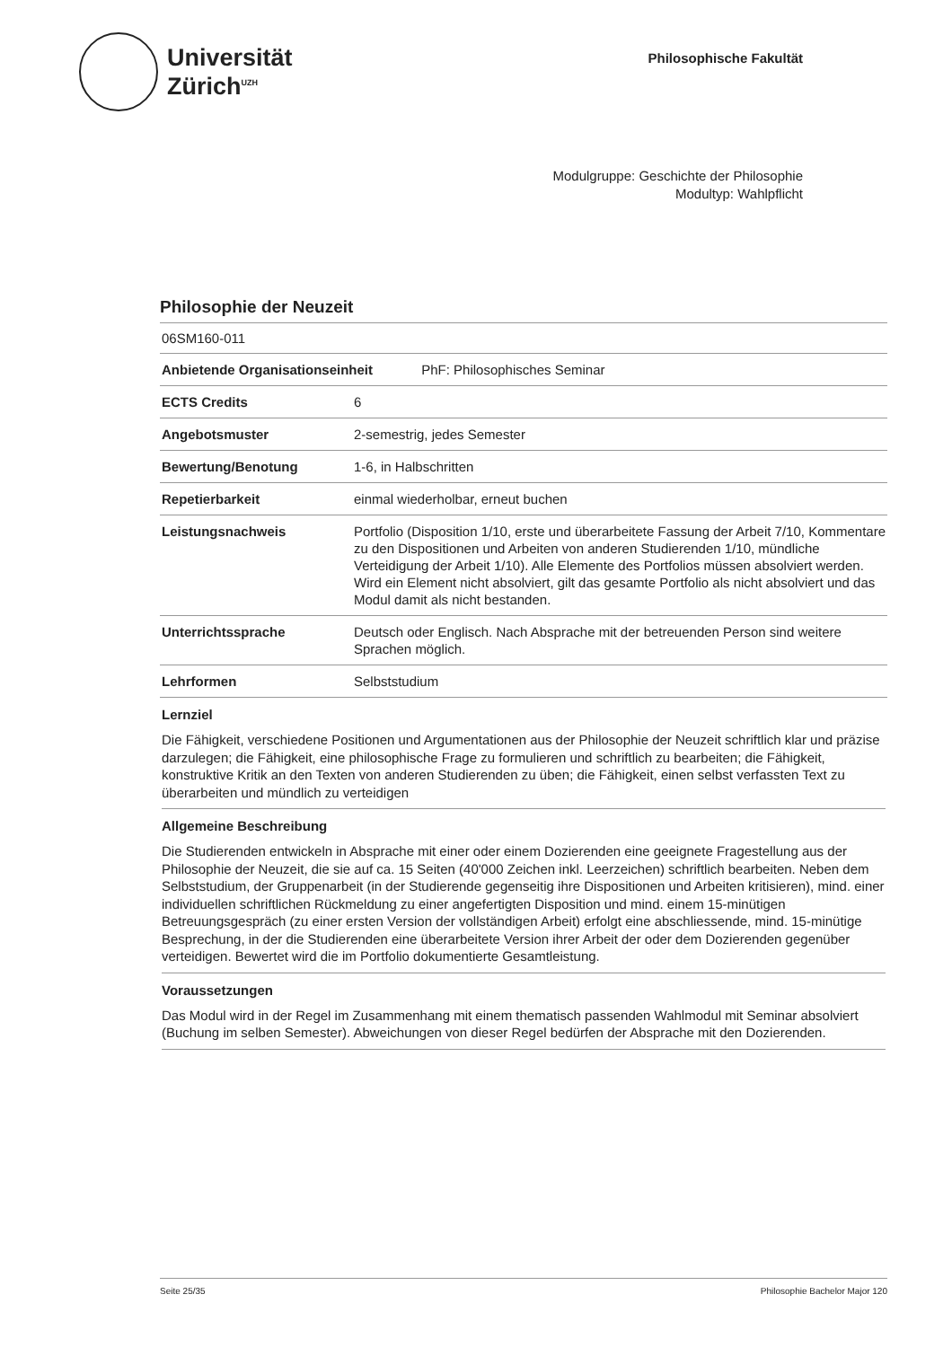Universität
Zürich<sup>UZH</sup>
Philosophische Fakultät
Modulgruppe: Geschichte der Philosophie
Modultyp: Wahlpflicht
Philosophie der Neuzeit
06SM160-011
| Anbietende Organisationseinheit PhF: Philosophisches Seminar | |
| ECTS Credits | 6 |
| Angebotsmuster | 2-semestrig, jedes Semester |
| Bewertung/Benotung | 1-6, in Halbschritten |
| Repetierbarkeit | einmal wiederholbar, erneut buchen |
| Leistungsnachweis | Portfolio (Disposition 1/10, erste und überarbeitete Fassung der Arbeit 7/10, Kommentare zu den Dispositionen und Arbeiten von anderen Studierenden 1/10, mündliche Verteidigung der Arbeit 1/10). Alle Elemente des Portfolios müssen absolviert werden. Wird ein Element nicht absolviert, gilt das gesamte Portfolio als nicht absolviert und das Modul damit als nicht bestanden. |
| Unterrichtssprache | Deutsch oder Englisch. Nach Absprache mit der betreuenden Person sind weitere Sprachen möglich. |
| Lehrformen | Selbststudium |
Lernziel
Die Fähigkeit, verschiedene Positionen und Argumentationen aus der Philosophie der Neuzeit schriftlich klar und präzise darzulegen; die Fähigkeit, eine philosophische Frage zu formulieren und schriftlich zu bearbeiten; die Fähigkeit, konstruktive Kritik an den Texten von anderen Studierenden zu üben; die Fähigkeit, einen selbst verfassten Text zu überarbeiten und mündlich zu verteidigen
Allgemeine Beschreibung
Die Studierenden entwickeln in Absprache mit einer oder einem Dozierenden eine geeignete Fragestellung aus der Philosophie der Neuzeit, die sie auf ca. 15 Seiten (40'000 Zeichen inkl. Leerzeichen) schriftlich bearbeiten. Neben dem Selbststudium, der Gruppenarbeit (in der Studierende gegenseitig ihre Dispositionen und Arbeiten kritisieren), mind. einer individuellen schriftlichen Rückmeldung zu einer angefertigten Disposition und mind. einem 15-minütigen Betreuungsgespräch (zu einer ersten Version der vollständigen Arbeit) erfolgt eine abschliessende, mind. 15-minütige Besprechung, in der die Studierenden eine überarbeitete Version ihrer Arbeit der oder dem Dozierenden gegenüber verteidigen. Bewertet wird die im Portfolio dokumentierte Gesamtleistung.
Voraussetzungen
Das Modul wird in der Regel im Zusammenhang mit einem thematisch passenden Wahlmodul mit Seminar absolviert (Buchung im selben Semester). Abweichungen von dieser Regel bedürfen der Absprache mit den Dozierenden.
Seite 25/35 Philosophie Bachelor Major 120